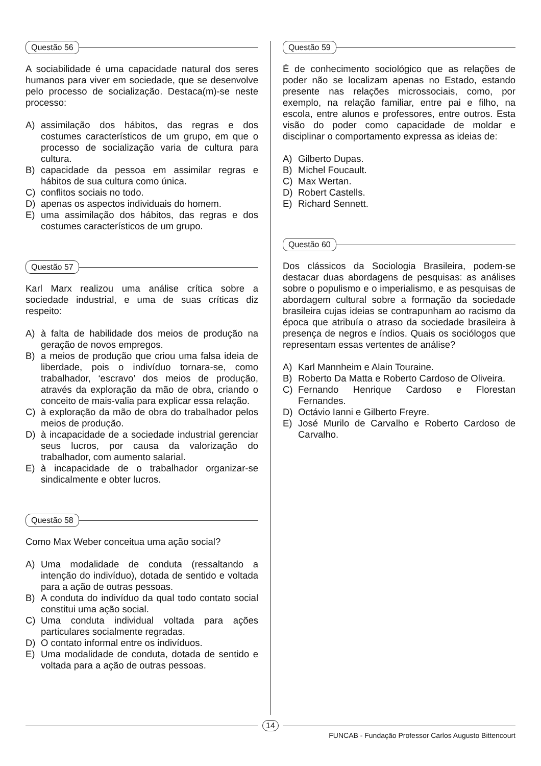Questão 56
A sociabilidade é uma capacidade natural dos seres humanos para viver em sociedade, que se desenvolve pelo processo de socialização. Destaca(m)-se neste processo:
A) assimilação dos hábitos, das regras e dos costumes característicos de um grupo, em que o processo de socialização varia de cultura para cultura.
B) capacidade da pessoa em assimilar regras e hábitos de sua cultura como única.
C) conflitos sociais no todo.
D) apenas os aspectos individuais do homem.
E) uma assimilação dos hábitos, das regras e dos costumes característicos de um grupo.
Questão 57
Karl Marx realizou uma análise crítica sobre a sociedade industrial, e uma de suas críticas diz respeito:
A) à falta de habilidade dos meios de produção na geração de novos empregos.
B) a meios de produção que criou uma falsa ideia de liberdade, pois o indivíduo tornara-se, como trabalhador, ‘escravo’ dos meios de produção, através da exploração da mão de obra, criando o conceito de mais-valia para explicar essa relação.
C) à exploração da mão de obra do trabalhador pelos meios de produção.
D) à incapacidade de a sociedade industrial gerenciar seus lucros, por causa da valorização do trabalhador, com aumento salarial.
E) à incapacidade de o trabalhador organizar-se sindicalmente e obter lucros.
Questão 58
Como Max Weber conceitua uma ação social?
A) Uma modalidade de conduta (ressaltando a intenção do indivíduo), dotada de sentido e voltada para a ação de outras pessoas.
B) A conduta do indivíduo da qual todo contato social constitui uma ação social.
C) Uma conduta individual voltada para ações particulares socialmente regradas.
D) O contato informal entre os indivíduos.
E) Uma modalidade de conduta, dotada de sentido e voltada para a ação de outras pessoas.
Questão 59
É de conhecimento sociológico que as relações de poder não se localizam apenas no Estado, estando presente nas relações microssociais, como, por exemplo, na relação familiar, entre pai e filho, na escola, entre alunos e professores, entre outros. Esta visão do poder como capacidade de moldar e disciplinar o comportamento expressa as ideias de:
A) Gilberto Dupas.
B) Michel Foucault.
C) Max Wertan.
D) Robert Castells.
E) Richard Sennett.
Questão 60
Dos clássicos da Sociologia Brasileira, podem-se destacar duas abordagens de pesquisas: as análises sobre o populismo e o imperialismo, e as pesquisas de abordagem cultural sobre a formação da sociedade brasileira cujas ideias se contrapunham ao racismo da época que atribuía o atraso da sociedade brasileira à presença de negros e índios. Quais os sociólogos que representam essas vertentes de análise?
A) Karl Mannheim e Alain Touraine.
B) Roberto Da Matta e Roberto Cardoso de Oliveira.
C) Fernando Henrique Cardoso e Florestan Fernandes.
D) Octávio Ianni e Gilberto Freyre.
E) José Murilo de Carvalho e Roberto Cardoso de Carvalho.
14
FUNCAB - Fundação Professor Carlos Augusto Bittencourt